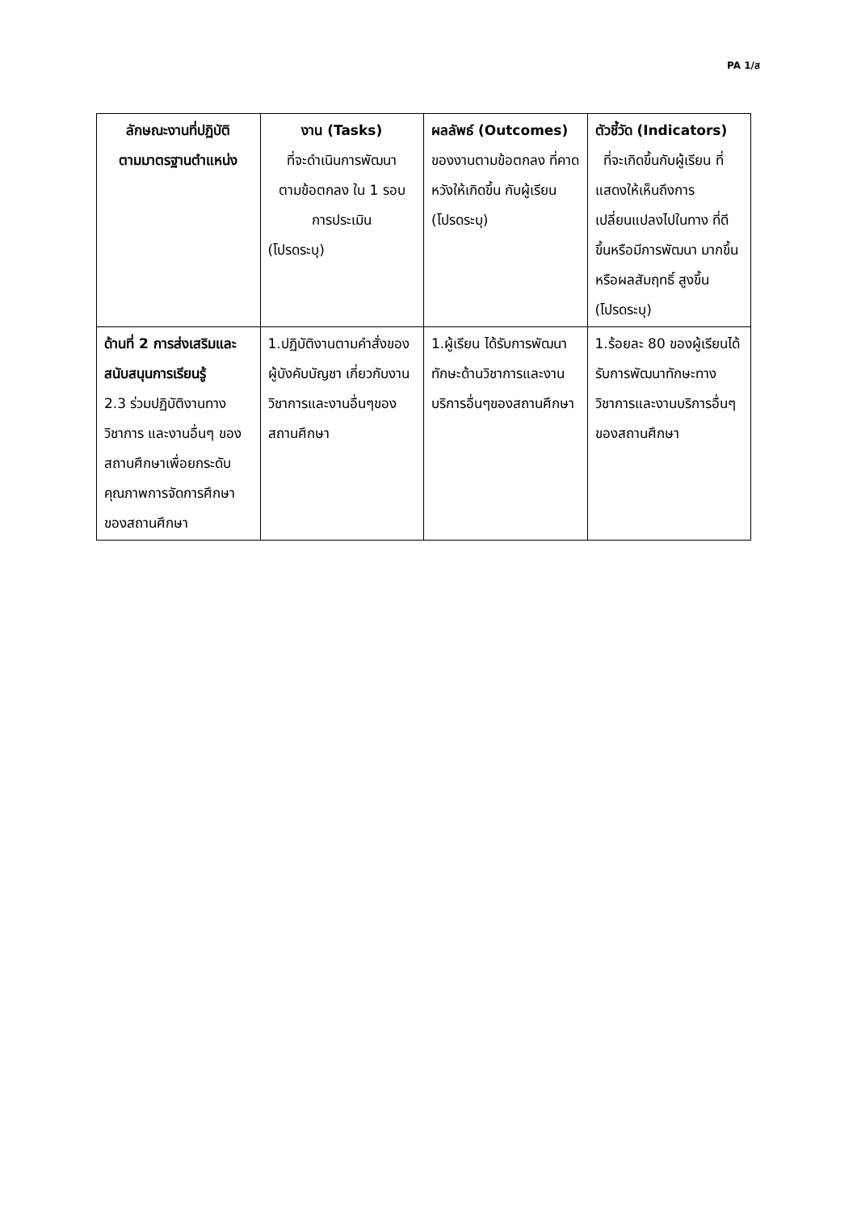PA 1/ส
| ลักษณะงานที่ปฏิบัติ ตามมาตรฐานตำแหน่ง | งาน (Tasks) ที่จะดำเนินการพัฒนา ตามข้อตกลง ใน 1 รอบ การประเมิน (โปรดระบุ) | ผลลัพธ์ (Outcomes) ของงานตามข้อตกลง ที่คาดหวังให้เกิดขึ้น กับผู้เรียน (โปรดระบุ) | ตัวชี้วัด (Indicators) ที่จะเกิดขึ้นกับผู้เรียน ที่แสดงให้เห็นถึงการเปลี่ยนแปลงไปในทาง ที่ดีขึ้นหรือมีการพัฒนา มากขึ้นหรือผลสัมฤทธิ์ สูงขึ้น (โปรดระบุ) |
| --- | --- | --- | --- |
| ด้านที่ 2 การส่งเสริมและสนับสนุนการเรียนรู้ 2.3 ร่วมปฏิบัติงานทางวิชาการ และงานอื่นๆ ของสถานศึกษาเพื่อยกระดับคุณภาพการจัดการศึกษาของสถานศึกษา | 1.ปฏิบัติงานตามคำสั่งของผู้บังคับบัญชา เกี่ยวกับงานวิชาการและงานอื่นๆของสถานศึกษา | 1.ผู้เรียน ได้รับการพัฒนาทักษะด้านวิชาการและงานบริการอื่นๆของสถานศึกษา | 1.ร้อยละ 80 ของผู้เรียนได้รับการพัฒนาทักษะทางวิชาการและงานบริการอื่นๆของสถานศึกษา |